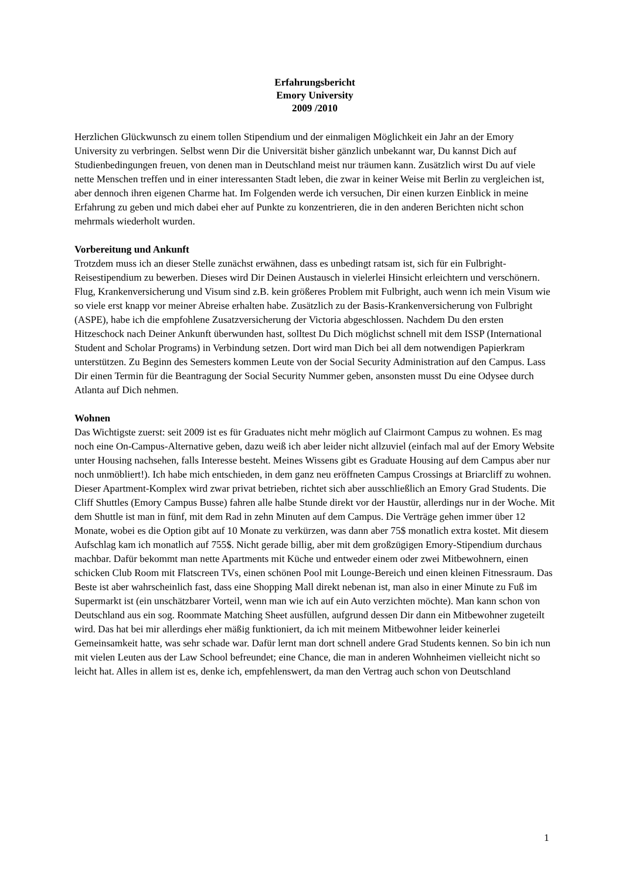Erfahrungsbericht
Emory University
2009 /2010
Herzlichen Glückwunsch zu einem tollen Stipendium und der einmaligen Möglichkeit ein Jahr an der Emory University zu verbringen. Selbst wenn Dir die Universität bisher gänzlich unbekannt war, Du kannst Dich auf Studienbedingungen freuen, von denen man in Deutschland meist nur träumen kann. Zusätzlich wirst Du auf viele nette Menschen treffen und in einer interessanten Stadt leben, die zwar in keiner Weise mit Berlin zu vergleichen ist, aber dennoch ihren eigenen Charme hat. Im Folgenden werde ich versuchen, Dir einen kurzen Einblick in meine Erfahrung zu geben und mich dabei eher auf Punkte zu konzentrieren, die in den anderen Berichten nicht schon mehrmals wiederholt wurden.
Vorbereitung und Ankunft
Trotzdem muss ich an dieser Stelle zunächst erwähnen, dass es unbedingt ratsam ist, sich für ein Fulbright-Reisestipendium zu bewerben. Dieses wird Dir Deinen Austausch in vielerlei Hinsicht erleichtern und verschönern. Flug, Krankenversicherung und Visum sind z.B. kein größeres Problem mit Fulbright, auch wenn ich mein Visum wie so viele erst knapp vor meiner Abreise erhalten habe. Zusätzlich zu der Basis-Krankenversicherung von Fulbright (ASPE), habe ich die empfohlene Zusatzversicherung der Victoria abgeschlossen. Nachdem Du den ersten Hitzeschock nach Deiner Ankunft überwunden hast, solltest Du Dich möglichst schnell mit dem ISSP (International Student and Scholar Programs) in Verbindung setzen. Dort wird man Dich bei all dem notwendigen Papierkram unterstützen. Zu Beginn des Semesters kommen Leute von der Social Security Administration auf den Campus. Lass Dir einen Termin für die Beantragung der Social Security Nummer geben, ansonsten musst Du eine Odysee durch Atlanta auf Dich nehmen.
Wohnen
Das Wichtigste zuerst: seit 2009 ist es für Graduates nicht mehr möglich auf Clairmont Campus zu wohnen. Es mag noch eine On-Campus-Alternative geben, dazu weiß ich aber leider nicht allzuviel (einfach mal auf der Emory Website unter Housing nachsehen, falls Interesse besteht. Meines Wissens gibt es Graduate Housing auf dem Campus aber nur noch unmöbliert!). Ich habe mich entschieden, in dem ganz neu eröffneten Campus Crossings at Briarcliff zu wohnen. Dieser Apartment-Komplex wird zwar privat betrieben, richtet sich aber ausschließlich an Emory Grad Students. Die Cliff Shuttles (Emory Campus Busse) fahren alle halbe Stunde direkt vor der Haustür, allerdings nur in der Woche. Mit dem Shuttle ist man in fünf, mit dem Rad in zehn Minuten auf dem Campus. Die Verträge gehen immer über 12 Monate, wobei es die Option gibt auf 10 Monate zu verkürzen, was dann aber 75$ monatlich extra kostet. Mit diesem Aufschlag kam ich monatlich auf 755$. Nicht gerade billig, aber mit dem großzügigen Emory-Stipendium durchaus machbar. Dafür bekommt man nette Apartments mit Küche und entweder einem oder zwei Mitbewohnern, einen schicken Club Room mit Flatscreen TVs, einen schönen Pool mit Lounge-Bereich und einen kleinen Fitnessraum. Das Beste ist aber wahrscheinlich fast, dass eine Shopping Mall direkt nebenan ist, man also in einer Minute zu Fuß im Supermarkt ist (ein unschätzbarer Vorteil, wenn man wie ich auf ein Auto verzichten möchte). Man kann schon von Deutschland aus ein sog. Roommate Matching Sheet ausfüllen, aufgrund dessen Dir dann ein Mitbewohner zugeteilt wird. Das hat bei mir allerdings eher mäßig funktioniert, da ich mit meinem Mitbewohner leider keinerlei Gemeinsamkeit hatte, was sehr schade war. Dafür lernt man dort schnell andere Grad Students kennen. So bin ich nun mit vielen Leuten aus der Law School befreundet; eine Chance, die man in anderen Wohnheimen vielleicht nicht so leicht hat. Alles in allem ist es, denke ich, empfehlenswert, da man den Vertrag auch schon von Deutschland
1